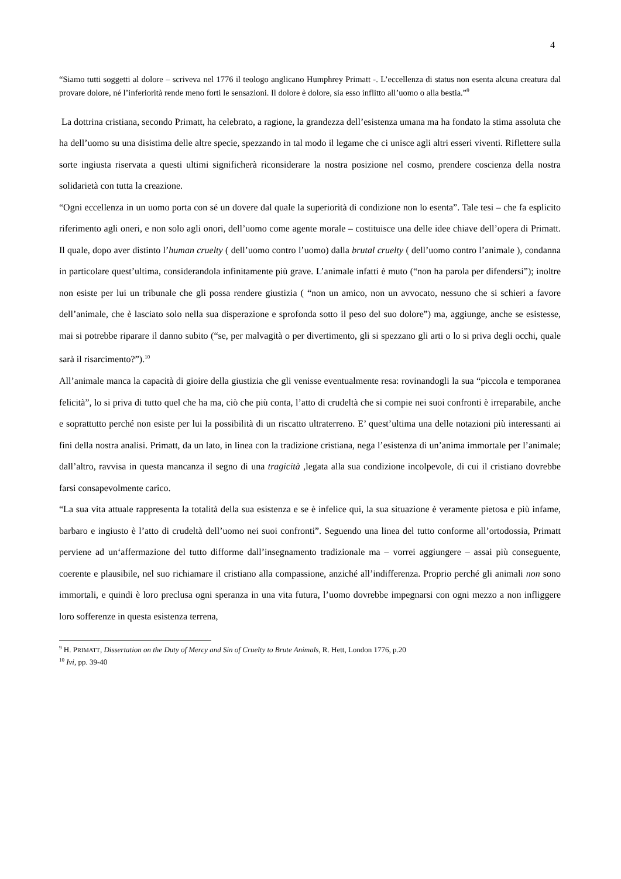4
“Siamo tutti soggetti al dolore – scriveva nel 1776 il teologo anglicano Humphrey Primatt -. L’eccellenza di status non esenta alcuna creatura dal provare dolore, né l’inferiorità rende meno forti le sensazioni. Il dolore è dolore, sia esso inflitto all’uomo o alla bestia.”<sup>9</sup>
La dottrina cristiana, secondo Primatt, ha celebrato, a ragione, la grandezza dell’esistenza umana ma ha fondato la stima assoluta che ha dell’uomo su una disistima delle altre specie, spezzando in tal modo il legame che ci unisce agli altri esseri viventi. Riflettere sulla sorte ingiusta riservata a questi ultimi significherà riconsiderare la nostra posizione nel cosmo, prendere coscienza della nostra solidarietà con tutta la creazione.
“Ogni eccellenza in un uomo porta con sé un dovere dal quale la superiorità di condizione non lo esenta”. Tale tesi – che fa esplicito riferimento agli oneri, e non solo agli onori, dell’uomo come agente morale – costituisce una delle idee chiave dell’opera di Primatt. Il quale, dopo aver distinto l’human cruelty ( dell’uomo contro l’uomo) dalla brutal cruelty ( dell’uomo contro l’animale ), condanna in particolare quest’ultima, considerandola infinitamente più grave. L’animale infatti è muto (“non ha parola per difendersi”); inoltre non esiste per lui un tribunale che gli possa rendere giustizia ( “non un amico, non un avvocato, nessuno che si schieri a favore dell’animale, che è lasciato solo nella sua disperazione e sprofonda sotto il peso del suo dolore”) ma, aggiunge, anche se esistesse, mai si potrebbe riparare il danno subito (“se, per malvagità o per divertimento, gli si spezzano gli arti o lo si priva degli occhi, quale sarà il risarcimento?”).<sup>10</sup>
All’animale manca la capacità di gioire della giustizia che gli venisse eventualmente resa: rovinandogli la sua “piccola e temporanea felicità”, lo si priva di tutto quel che ha ma, ciò che più conta, l’atto di crudeltà che si compie nei suoi confronti è irreparabile, anche e soprattutto perché non esiste per lui la possibilità di un riscatto ultraterreno. E’ quest’ultima una delle notazioni più interessanti ai fini della nostra analisi. Primatt, da un lato, in linea con la tradizione cristiana, nega l’esistenza di un’anima immortale per l’animale; dall’altro, ravvisa in questa mancanza il segno di una tragicità ,legata alla sua condizione incolpevole, di cui il cristiano dovrebbe farsi consapevolmente carico.
“La sua vita attuale rappresenta la totalità della sua esistenza e se è infelice qui, la sua situazione è veramente pietosa e più infame, barbaro e ingiusto è l’atto di crudeltà dell’uomo nei suoi confronti”. Seguendo una linea del tutto conforme all’ortodossia, Primatt perviene ad un‘affermazione del tutto difforme dall’insegnamento tradizionale ma – vorrei aggiungere – assai più conseguente, coerente e plausibile, nel suo richiamare il cristiano alla compassione, anziché all’indifferenza. Proprio perché gli animali non sono immortali, e quindi è loro preclusa ogni speranza in una vita futura, l’uomo dovrebbe impegnarsi con ogni mezzo a non infliggere loro sofferenze in questa esistenza terrena,
<sup>9</sup> H. PRIMATT, Dissertation on the Duty of Mercy and Sin of Cruelty to Brute Animals, R. Hett, London 1776, p.20
<sup>10</sup> Ivi, pp. 39-40